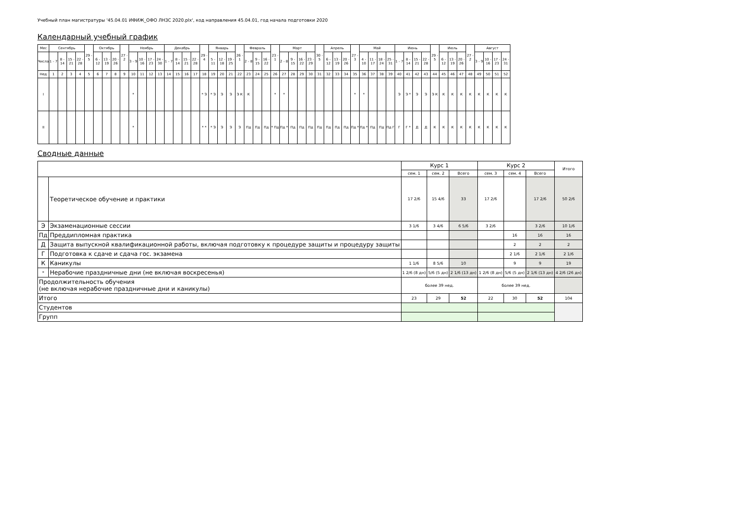Учебный план магистратуры '45.04.01 ИФИЖ_ОФО ЛНЗС 2020.plx', код направления 45.04.01, год начала подготовки 2020
Календарный учебный график
| Мес | Сентябрь | | | | 29 - 5 | Октябрь | | | 27 - 2 | Ноябрь | | | | Декабрь | | | | 29 - 4 | Январь | | | 26 - 1 | Февраль | | | 23 - 1 | Март | | | | 30 - 5 | Апрель | | | 27 - 3 | Май | | | | Июнь | | | | 29 - 5 | Июль | | | 27 - 2 | Август | | | |
| --- | --- | --- | --- | --- | --- | --- | --- | --- | --- | --- | --- | --- | --- | --- | --- | --- | --- | --- | --- | --- | --- | --- | --- | --- | --- | --- | --- | --- | --- | --- | --- | --- | --- | --- | --- | --- | --- | --- | --- | --- | --- | --- | --- | --- | --- | --- | --- | --- | --- | --- | --- | --- |
| Числа | 1 - 7 | 8 - 14 | 15 - 21 | 22 - 28 | | 6 - 12 | 13 - 19 | 20 - 26 | | 3 - 9 | 10 - 16 | 17 - 23 | 24 - 30 | 1 - 7 | 8 - 14 | 15 - 21 | 22 - 28 | | 5 - 11 | 12 - 18 | 19 - 25 | | 2 - 8 | 9 - 15 | 16 - 22 | | 2 - 8 | 9 - 15 | 16 - 22 | 23 - 29 | | 6 - 12 | 13 - 19 | 20 - 26 | | 4 - 10 | 11 - 17 | 18 - 24 | 25 - 31 | 1 - 7 | 8 - 14 | 15 - 21 | 22 - 28 | | 6 - 12 | 13 - 19 | 20 - 26 | | 3 - 9 | 10 - 16 | 17 - 23 | 24 - 31 |
| Нед | 1 | 2 | 3 | 4 | 5 | 6 | 7 | 8 | 9 | 10 | 11 | 12 | 13 | 14 | 15 | 16 | 17 | 18 | 19 | 20 | 21 | 22 | 23 | 24 | 25 | 26 | 27 | 28 | 29 | 30 | 31 | 32 | 33 | 34 | 35 | 36 | 37 | 38 | 39 | 40 | 41 | 42 | 43 | 44 | 45 | 46 | 47 | 48 | 49 | 50 | 51 | 52 |
| I | | | | | | | | | | * | | | | | | | | * Э | * Э | Э | Э | Э К | К | | | * | * | | | | | | | | * | * | | | | Э | Э * | Э | Э | Э К | К | К | К | К | К | К | К | К |
| II | | | | | | | | | | * | | | | | | | | * * | * Э | Э | Э | Э | Пд | Пд | Пд | * Пд | Пд * | Пд | Пд | Пд | Пд | Пд | Пд | Пд | Пд * | Пд * | Пд | Пд | Пд Г | Г | Г * | Д | Д | К | К | К | К | К | К | К | К | К |
Сводные данные
| | | Курс 1 | | | Курс 2 | | | Итого |
| --- | --- | --- | --- | --- | --- | --- | --- | --- |
| | | сем. 1 | сем. 2 | Всего | сем. 3 | сем. 4 | Всего | |
| | Теоретическое обучение и практики | 17 2/6 | 15 4/6 | 33 | 17 2/6 | | 17 2/6 | 50 2/6 |
| Э | Экзаменационные сессии | 3 1/6 | 3 4/6 | 6 5/6 | 3 2/6 | | 3 2/6 | 10 1/6 |
| Пд | Преддипломная практика | | | | | 16 | 16 | 16 |
| Д | Защита выпускной квалификационной работы, включая подготовку к процедуре защиты и процедуру защиты | | | | | 2 | 2 | 2 |
| Г | Подготовка к сдаче и сдача гос. экзамена | | | | | 2 1/6 | 2 1/6 | 2 1/6 |
| К | Каникулы | 1 1/6 | 8 5/6 | 10 | | 9 | 9 | 19 |
| * | Нерабочие праздничные дни (не включая воскресенья) | 1 2/6 (8 дн) | 5/6 (5 дн) | 2 1/6 (13 дн) | 1 2/6 (8 дн) | 5/6 (5 дн) | 2 1/6 (13 дн) | 4 2/6 (26 дн) |
| Продолжительность обучения (не включая нерабочие праздничные дни и каникулы) | | более 39 нед. | | | более 39 нед. | | | |
| Итого | | 23 | 29 | 52 | 22 | 30 | 52 | 104 |
| Студентов | | | | | | | | |
| Групп | | | | | | | | |